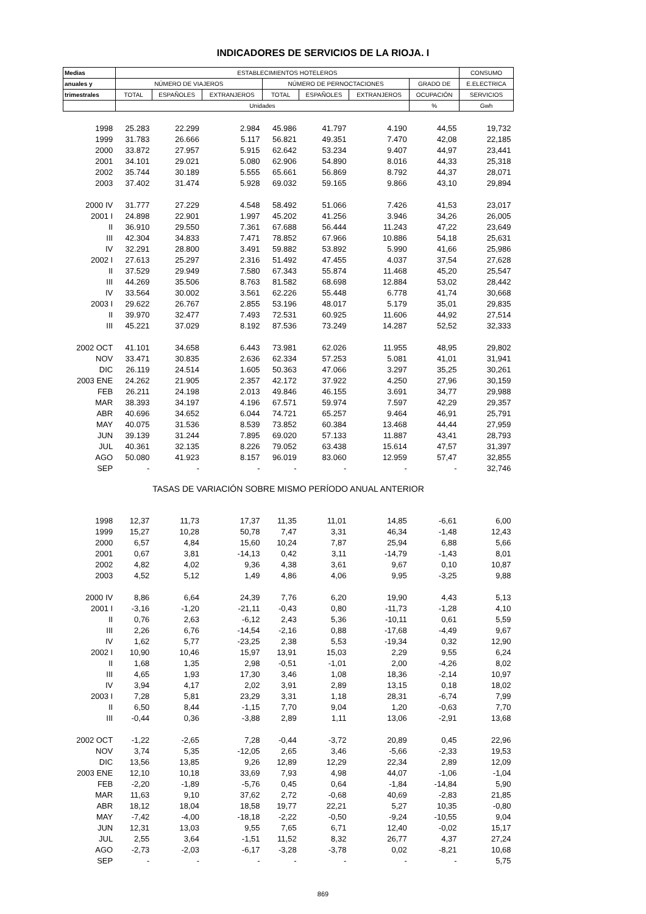INDICADORES DE SERVICIOS DE LA RIOJA. I
| Medias | ESTABLECIMIENTOS HOTELEROS | | | | | | | CONSUMO |
| --- | --- | --- | --- | --- | --- | --- | --- | --- |
| anuales y | NÚMERO DE VIAJEROS | | | NÚMERO DE PERNOCTACIONES | | | GRADO DE | E.ELECTRICA |
| trimestrales | TOTAL | ESPAÑOLES | EXTRANJEROS | TOTAL | ESPAÑOLES | EXTRANJEROS | OCUPACIÓN | SERVICIOS |
| | Unidades | | | | | | % | Gwh |
| 1998 | 25.283 | 22.299 | 2.984 | 45.986 | 41.797 | 4.190 | 44,55 | 19,732 |
| 1999 | 31.783 | 26.666 | 5.117 | 56.821 | 49.351 | 7.470 | 42,08 | 22,185 |
| 2000 | 33.872 | 27.957 | 5.915 | 62.642 | 53.234 | 9.407 | 44,97 | 23,441 |
| 2001 | 34.101 | 29.021 | 5.080 | 62.906 | 54.890 | 8.016 | 44,33 | 25,318 |
| 2002 | 35.744 | 30.189 | 5.555 | 65.661 | 56.869 | 8.792 | 44,37 | 28,071 |
| 2003 | 37.402 | 31.474 | 5.928 | 69.032 | 59.165 | 9.866 | 43,10 | 29,894 |
| 2000 IV | 31.777 | 27.229 | 4.548 | 58.492 | 51.066 | 7.426 | 41,53 | 23,017 |
| 2001 I | 24.898 | 22.901 | 1.997 | 45.202 | 41.256 | 3.946 | 34,26 | 26,005 |
| II | 36.910 | 29.550 | 7.361 | 67.688 | 56.444 | 11.243 | 47,22 | 23,649 |
| III | 42.304 | 34.833 | 7.471 | 78.852 | 67.966 | 10.886 | 54,18 | 25,631 |
| IV | 32.291 | 28.800 | 3.491 | 59.882 | 53.892 | 5.990 | 41,66 | 25,986 |
| 2002 I | 27.613 | 25.297 | 2.316 | 51.492 | 47.455 | 4.037 | 37,54 | 27,628 |
| II | 37.529 | 29.949 | 7.580 | 67.343 | 55.874 | 11.468 | 45,20 | 25,547 |
| III | 44.269 | 35.506 | 8.763 | 81.582 | 68.698 | 12.884 | 53,02 | 28,442 |
| IV | 33.564 | 30.002 | 3.561 | 62.226 | 55.448 | 6.778 | 41,74 | 30,668 |
| 2003 I | 29.622 | 26.767 | 2.855 | 53.196 | 48.017 | 5.179 | 35,01 | 29,835 |
| II | 39.970 | 32.477 | 7.493 | 72.531 | 60.925 | 11.606 | 44,92 | 27,514 |
| III | 45.221 | 37.029 | 8.192 | 87.536 | 73.249 | 14.287 | 52,52 | 32,333 |
| 2002 OCT | 41.101 | 34.658 | 6.443 | 73.981 | 62.026 | 11.955 | 48,95 | 29,802 |
| NOV | 33.471 | 30.835 | 2.636 | 62.334 | 57.253 | 5.081 | 41,01 | 31,941 |
| DIC | 26.119 | 24.514 | 1.605 | 50.363 | 47.066 | 3.297 | 35,25 | 30,261 |
| 2003 ENE | 24.262 | 21.905 | 2.357 | 42.172 | 37.922 | 4.250 | 27,96 | 30,159 |
| FEB | 26.211 | 24.198 | 2.013 | 49.846 | 46.155 | 3.691 | 34,77 | 29,988 |
| MAR | 38.393 | 34.197 | 4.196 | 67.571 | 59.974 | 7.597 | 42,29 | 29,357 |
| ABR | 40.696 | 34.652 | 6.044 | 74.721 | 65.257 | 9.464 | 46,91 | 25,791 |
| MAY | 40.075 | 31.536 | 8.539 | 73.852 | 60.384 | 13.468 | 44,44 | 27,959 |
| JUN | 39.139 | 31.244 | 7.895 | 69.020 | 57.133 | 11.887 | 43,41 | 28,793 |
| JUL | 40.361 | 32.135 | 8.226 | 79.052 | 63.438 | 15.614 | 47,57 | 31,397 |
| AGO | 50.080 | 41.923 | 8.157 | 96.019 | 83.060 | 12.959 | 57,47 | 32,855 |
| SEP | - | - | - | - | - | - | - | 32,746 |
| TASAS DE VARIACIÓN SOBRE MISMO PERÍODO ANUAL ANTERIOR | | | | | | | | |
| 1998 | 12,37 | 11,73 | 17,37 | 11,35 | 11,01 | 14,85 | -6,61 | 6,00 |
| 1999 | 15,27 | 10,28 | 50,78 | 7,47 | 3,31 | 46,34 | -1,48 | 12,43 |
| 2000 | 6,57 | 4,84 | 15,60 | 10,24 | 7,87 | 25,94 | 6,88 | 5,66 |
| 2001 | 0,67 | 3,81 | -14,13 | 0,42 | 3,11 | -14,79 | -1,43 | 8,01 |
| 2002 | 4,82 | 4,02 | 9,36 | 4,38 | 3,61 | 9,67 | 0,10 | 10,87 |
| 2003 | 4,52 | 5,12 | 1,49 | 4,86 | 4,06 | 9,95 | -3,25 | 9,88 |
| 2000 IV | 8,86 | 6,64 | 24,39 | 7,76 | 6,20 | 19,90 | 4,43 | 5,13 |
| 2001 I | -3,16 | -1,20 | -21,11 | -0,43 | 0,80 | -11,73 | -1,28 | 4,10 |
| II | 0,76 | 2,63 | -6,12 | 2,43 | 5,36 | -10,11 | 0,61 | 5,59 |
| III | 2,26 | 6,76 | -14,54 | -2,16 | 0,88 | -17,68 | -4,49 | 9,67 |
| IV | 1,62 | 5,77 | -23,25 | 2,38 | 5,53 | -19,34 | 0,32 | 12,90 |
| 2002 I | 10,90 | 10,46 | 15,97 | 13,91 | 15,03 | 2,29 | 9,55 | 6,24 |
| II | 1,68 | 1,35 | 2,98 | -0,51 | -1,01 | 2,00 | -4,26 | 8,02 |
| III | 4,65 | 1,93 | 17,30 | 3,46 | 1,08 | 18,36 | -2,14 | 10,97 |
| IV | 3,94 | 4,17 | 2,02 | 3,91 | 2,89 | 13,15 | 0,18 | 18,02 |
| 2003 I | 7,28 | 5,81 | 23,29 | 3,31 | 1,18 | 28,31 | -6,74 | 7,99 |
| II | 6,50 | 8,44 | -1,15 | 7,70 | 9,04 | 1,20 | -0,63 | 7,70 |
| III | -0,44 | 0,36 | -3,88 | 2,89 | 1,11 | 13,06 | -2,91 | 13,68 |
| 2002 OCT | -1,22 | -2,65 | 7,28 | -0,44 | -3,72 | 20,89 | 0,45 | 22,96 |
| NOV | 3,74 | 5,35 | -12,05 | 2,65 | 3,46 | -5,66 | -2,33 | 19,53 |
| DIC | 13,56 | 13,85 | 9,26 | 12,89 | 12,29 | 22,34 | 2,89 | 12,09 |
| 2003 ENE | 12,10 | 10,18 | 33,69 | 7,93 | 4,98 | 44,07 | -1,06 | -1,04 |
| FEB | -2,20 | -1,89 | -5,76 | 0,45 | 0,64 | -1,84 | -14,84 | 5,90 |
| MAR | 11,63 | 9,10 | 37,62 | 2,72 | -0,68 | 40,69 | -2,83 | 21,85 |
| ABR | 18,12 | 18,04 | 18,58 | 19,77 | 22,21 | 5,27 | 10,35 | -0,80 |
| MAY | -7,42 | -4,00 | -18,18 | -2,22 | -0,50 | -9,24 | -10,55 | 9,04 |
| JUN | 12,31 | 13,03 | 9,55 | 7,65 | 6,71 | 12,40 | -0,02 | 15,17 |
| JUL | 2,55 | 3,64 | -1,51 | 11,52 | 8,32 | 26,77 | 4,37 | 27,24 |
| AGO | -2,73 | -2,03 | -6,17 | -3,28 | -3,78 | 0,02 | -8,21 | 10,68 |
| SEP | - | - | - | - | - | - | - | 5,75 |
869